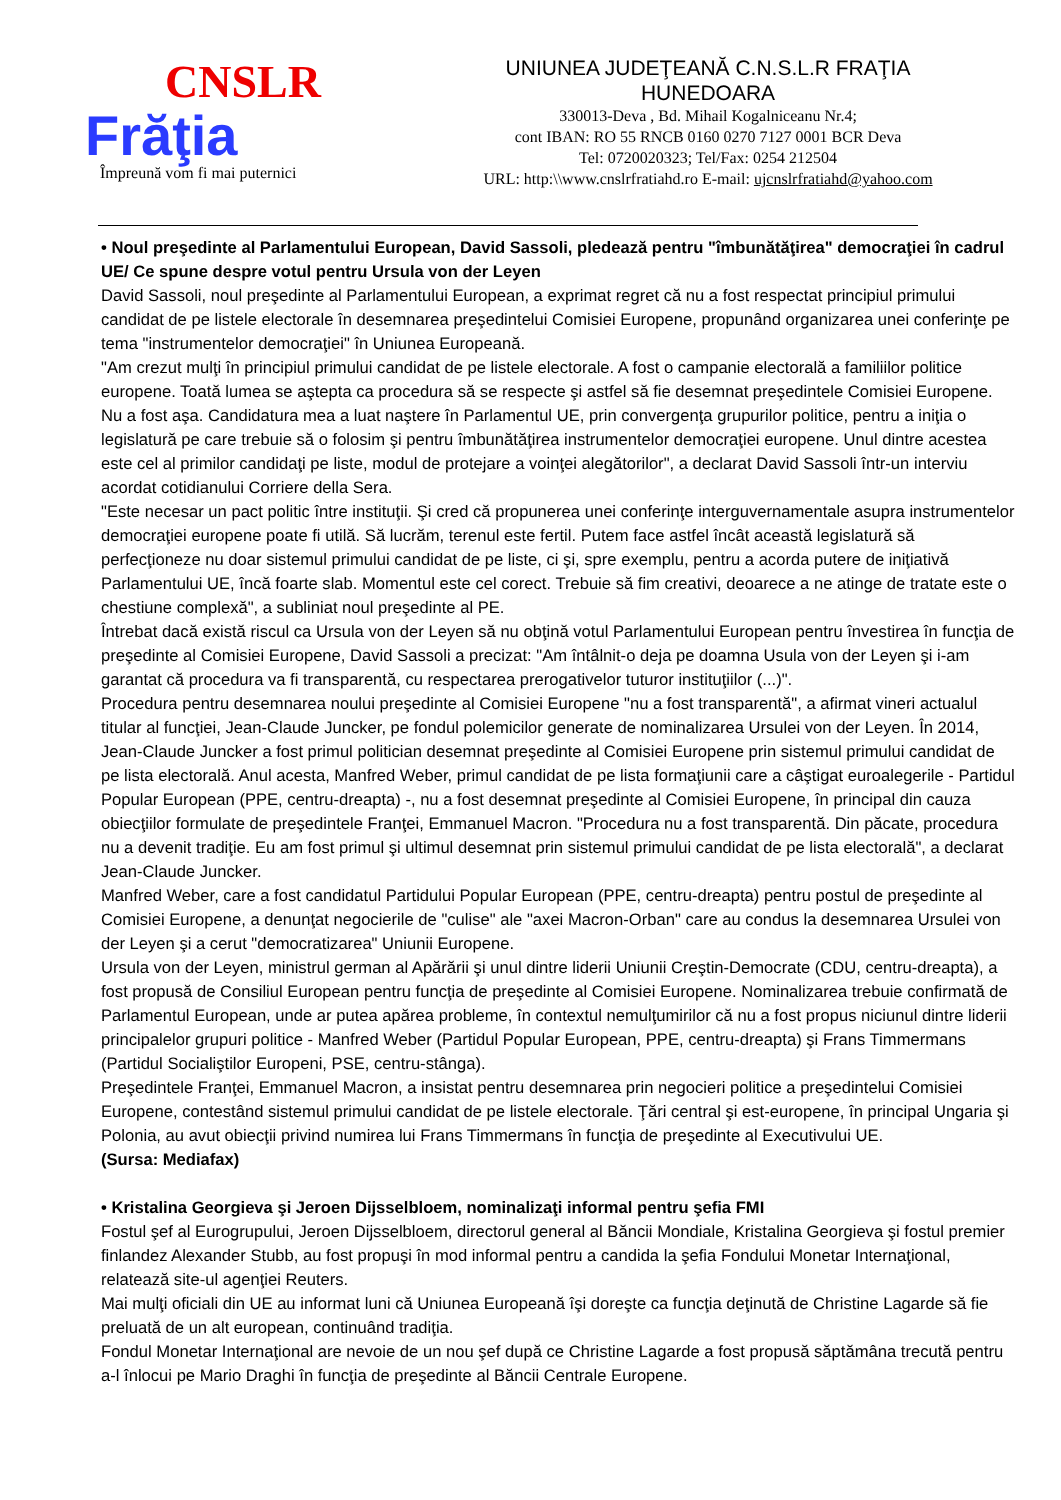CNSLR
Frăţia
Împreună vom fi mai puternici
UNIUNEA JUDEŢEANĂ C.N.S.L.R FRAŢIA
HUNEDOARA
330013-Deva , Bd. Mihail Kogalniceanu Nr.4;
cont IBAN: RO 55 RNCB 0160 0270 7127 0001 BCR Deva
Tel: 0720020323; Tel/Fax: 0254 212504
URL: http:\\www.cnslrfratiahd.ro E-mail: ujcnslrfratiahd@yahoo.com
• Noul preşedinte al Parlamentului European, David Sassoli, pledează pentru "îmbunătăţirea" democraţiei în cadrul UE/ Ce spune despre votul pentru Ursula von der Leyen
David Sassoli, noul preşedinte al Parlamentului European, a exprimat regret că nu a fost respectat principiul primului candidat de pe listele electorale în desemnarea preşedintelui Comisiei Europene, propunând organizarea unei conferinţe pe tema "instrumentelor democraţiei" în Uniunea Europeană.
"Am crezut mulţi în principiul primului candidat de pe listele electorale. A fost o campanie electorală a familiilor politice europene. Toată lumea se aştepta ca procedura să se respecte şi astfel să fie desemnat preşedintele Comisiei Europene. Nu a fost aşa. Candidatura mea a luat naştere în Parlamentul UE, prin convergenţa grupurilor politice, pentru a iniţia o legislatură pe care trebuie să o folosim şi pentru îmbunătăţirea instrumentelor democraţiei europene. Unul dintre acestea este cel al primilor candidaţi pe liste, modul de protejare a voinţei alegătorilor", a declarat David Sassoli într-un interviu acordat cotidianului Corriere della Sera.
"Este necesar un pact politic între instituţii. Şi cred că propunerea unei conferinţe interguvernamentale asupra instrumentelor democraţiei europene poate fi utilă. Să lucrăm, terenul este fertil. Putem face astfel încât această legislatură să perfecţioneze nu doar sistemul primului candidat de pe liste, ci şi, spre exemplu, pentru a acorda putere de iniţiativă Parlamentului UE, încă foarte slab. Momentul este cel corect. Trebuie să fim creativi, deoarece a ne atinge de tratate este o chestiune complexă", a subliniat noul preşedinte al PE.
Întrebat dacă există riscul ca Ursula von der Leyen să nu obţină votul Parlamentului European pentru învestirea în funcţia de preşedinte al Comisiei Europene, David Sassoli a precizat: "Am întâlnit-o deja pe doamna Usula von der Leyen şi i-am garantat că procedura va fi transparentă, cu respectarea prerogativelor tuturor instituţiilor (...)".
Procedura pentru desemnarea noului preşedinte al Comisiei Europene "nu a fost transparentă", a afirmat vineri actualul titular al funcţiei, Jean-Claude Juncker, pe fondul polemicilor generate de nominalizarea Ursulei von der Leyen. În 2014, Jean-Claude Juncker a fost primul politician desemnat preşedinte al Comisiei Europene prin sistemul primului candidat de pe lista electorală. Anul acesta, Manfred Weber, primul candidat de pe lista formaţiunii care a câştigat euroalegerile - Partidul Popular European (PPE, centru-dreapta) -, nu a fost desemnat preşedinte al Comisiei Europene, în principal din cauza obiecţiilor formulate de preşedintele Franţei, Emmanuel Macron. "Procedura nu a fost transparentă. Din păcate, procedura nu a devenit tradiţie. Eu am fost primul şi ultimul desemnat prin sistemul primului candidat de pe lista electorală", a declarat Jean-Claude Juncker.
Manfred Weber, care a fost candidatul Partidului Popular European (PPE, centru-dreapta) pentru postul de preşedinte al Comisiei Europene, a denunţat negocierile de "culise" ale "axei Macron-Orban" care au condus la desemnarea Ursulei von der Leyen şi a cerut "democratizarea" Uniunii Europene.
Ursula von der Leyen, ministrul german al Apărării şi unul dintre liderii Uniunii Creştin-Democrate (CDU, centru-dreapta), a fost propusă de Consiliul European pentru funcţia de preşedinte al Comisiei Europene. Nominalizarea trebuie confirmată de Parlamentul European, unde ar putea apărea probleme, în contextul nemulţumirilor că nu a fost propus niciunul dintre liderii principalelor grupuri politice - Manfred Weber (Partidul Popular European, PPE, centru-dreapta) şi Frans Timmermans (Partidul Socialiştilor Europeni, PSE, centru-stânga).
Preşedintele Franţei, Emmanuel Macron, a insistat pentru desemnarea prin negocieri politice a preşedintelui Comisiei Europene, contestând sistemul primului candidat de pe listele electorale. Ţări central şi est-europene, în principal Ungaria şi Polonia, au avut obiecţii privind numirea lui Frans Timmermans în funcţia de preşedinte al Executivului UE.
(Sursa: Mediafax)
• Kristalina Georgieva şi Jeroen Dijsselbloem, nominalizaţi informal pentru şefia FMI
Fostul şef al Eurogrupului, Jeroen Dijsselbloem, directorul general al Băncii Mondiale, Kristalina Georgieva şi fostul premier finlandez Alexander Stubb, au fost propuşi în mod informal pentru a candida la şefia Fondului Monetar Internaţional, relatează site-ul agenţiei Reuters.
Mai mulţi oficiali din UE au informat luni că Uniunea Europeană îşi doreşte ca funcţia deţinută de Christine Lagarde să fie preluată de un alt european, continuând tradiţia.
Fondul Monetar Internaţional are nevoie de un nou şef după ce Christine Lagarde a fost propusă săptămâna trecută pentru a-l înlocui pe Mario Draghi în funcţia de preşedinte al Băncii Centrale Europene.